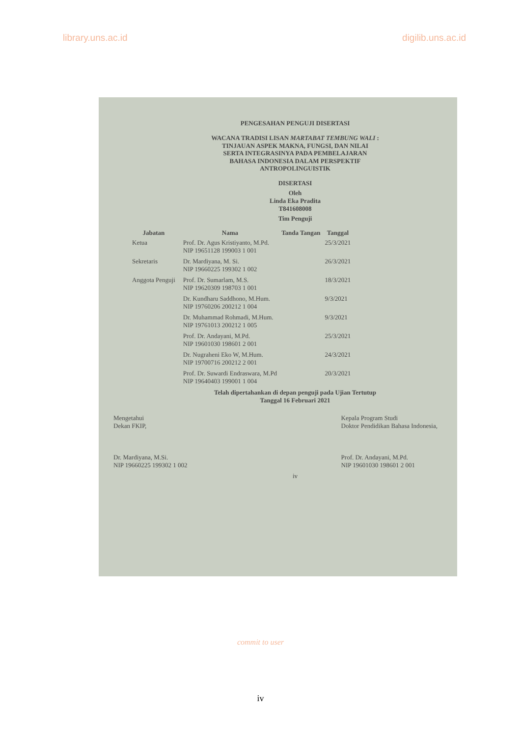library.uns.ac.id digilib.uns.ac.id
PENGESAHAN PENGUJI DISERTASI
WACANA TRADISI LISAN MARTABAT TEMBUNG WALI :
TINJAUAN ASPEK MAKNA, FUNGSI, DAN NILAI
SERTA INTEGRASINYA PADA PEMBELAJARAN
BAHASA INDONESIA DALAM PERSPEKTIF
ANTROPOLINGUISTIK
DISERTASI
Oleh
Linda Eka Pradita
T841608008
Tim Penguji
| Jabatan | Nama | Tanda Tangan | Tanggal |
| --- | --- | --- | --- |
| Ketua | Prof. Dr. Agus Kristiyanto, M.Pd. NIP 19651128 199003 1 001 | | 25/3/2021 |
| Sekretaris | Dr. Mardiyana, M. Si. NIP 19660225 199302 1 002 | | 26/3/2021 |
| Anggota Penguji | Prof. Dr. Sumarlam, M.S. NIP 19620309 198703 1 001 | | 18/3/2021 |
| | Dr. Kundharu Saddhono, M.Hum. NIP 19760206 200212 1 004 | | 9/3/2021 |
| | Dr. Muhammad Rohmadi, M.Hum. NIP 19761013 200212 1 005 | | 9/3/2021 |
| | Prof. Dr. Andayani, M.Pd. NIP 19601030 198601 2 001 | | 25/3/2021 |
| | Dr. Nugraheni Eko W, M.Hum. NIP 19700716 200212 2 001 | | 24/3/2021 |
| | Prof. Dr. Suwardi Endraswara, M.Pd NIP 19640403 199001 1 004 | | 20/3/2021 |
Telah dipertahankan di depan penguji pada Ujian Tertutup
Tanggal 16 Februari 2021
Mengetahui
Dekan FKIP,
Dr. Mardiyana, M.Si.
NIP 19660225 199302 1 002
Kepala Program Studi
Doktor Pendidikan Bahasa Indonesia,
Prof. Dr. Andayani, M.Pd.
NIP 19601030 198601 2 001
iv
commit to user
iv